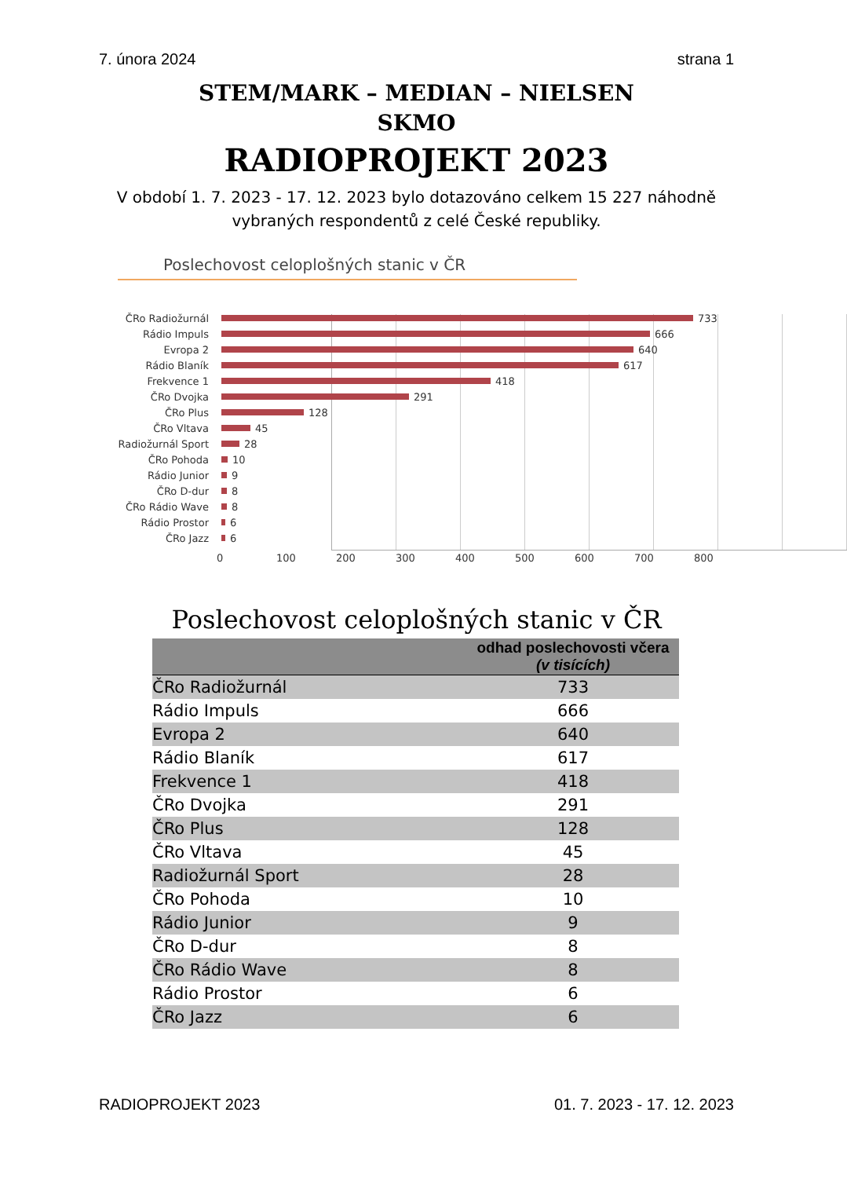7. února 2024 strana 1
STEM/MARK – MEDIAN – NIELSEN
SKMO
RADIOPROJEKT 2023
V období 1. 7. 2023 - 17. 12. 2023 bylo dotazováno celkem 15 227 náhodně
vybraných respondentů z celé České republiky.
Poslechovost celoplošných stanic v ČR
ČRo Radiožurnál 733
Rádio Impuls 666
Evropa 2 640
Rádio Blaník 617
Frekvence 1 418
ČRo Dvojka 291
ČRo Plus 128
ČRo Vltava 45
Radiožurnál Sport 28
ČRo Pohoda 10
Rádio Junior 9
ČRo D-dur 8
ČRo Rádio Wave 8
Rádio Prostor 6
ČRo Jazz 6
0 100 200 300 400 500 600 700 800
Poslechovost celoplošných stanic v ČR
| | odhad poslechovosti včera (v tisících) |
| --- | --- |
| ČRo Radiožurnál | 733 |
| Rádio Impuls | 666 |
| Evropa 2 | 640 |
| Rádio Blaník | 617 |
| Frekvence 1 | 418 |
| ČRo Dvojka | 291 |
| ČRo Plus | 128 |
| ČRo Vltava | 45 |
| Radiožurnál Sport | 28 |
| ČRo Pohoda | 10 |
| Rádio Junior | 9 |
| ČRo D-dur | 8 |
| ČRo Rádio Wave | 8 |
| Rádio Prostor | 6 |
| ČRo Jazz | 6 |
RADIOPROJEKT 2023 01. 7. 2023 - 17. 12. 2023